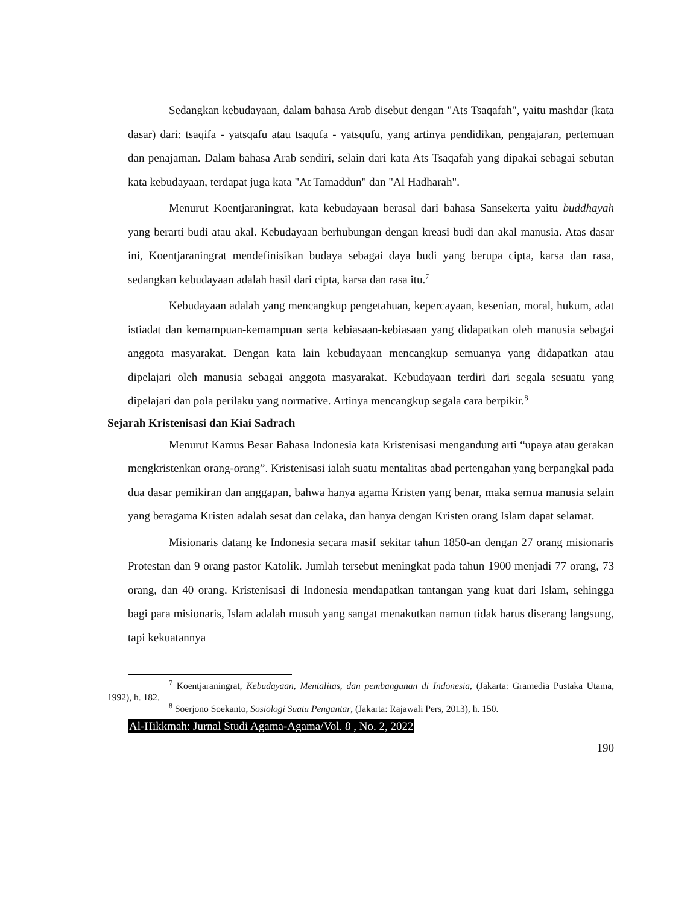Sedangkan kebudayaan, dalam bahasa Arab disebut dengan "Ats Tsaqafah", yaitu mashdar (kata dasar) dari: tsaqifa - yatsqafu atau tsaqufa - yatsqufu, yang artinya pendidikan, pengajaran, pertemuan dan penajaman. Dalam bahasa Arab sendiri, selain dari kata Ats Tsaqafah yang dipakai sebagai sebutan kata kebudayaan, terdapat juga kata "At Tamaddun" dan "Al Hadharah".
Menurut Koentjaraningrat, kata kebudayaan berasal dari bahasa Sansekerta yaitu buddhayah yang berarti budi atau akal. Kebudayaan berhubungan dengan kreasi budi dan akal manusia. Atas dasar ini, Koentjaraningrat mendefinisikan budaya sebagai daya budi yang berupa cipta, karsa dan rasa, sedangkan kebudayaan adalah hasil dari cipta, karsa dan rasa itu.<sup>7</sup>
Kebudayaan adalah yang mencangkup pengetahuan, kepercayaan, kesenian, moral, hukum, adat istiadat dan kemampuan-kemampuan serta kebiasaan-kebiasaan yang didapatkan oleh manusia sebagai anggota masyarakat. Dengan kata lain kebudayaan mencangkup semuanya yang didapatkan atau dipelajari oleh manusia sebagai anggota masyarakat. Kebudayaan terdiri dari segala sesuatu yang dipelajari dan pola perilaku yang normative. Artinya mencangkup segala cara berpikir.<sup>8</sup>
Sejarah Kristenisasi dan Kiai Sadrach
Menurut Kamus Besar Bahasa Indonesia kata Kristenisasi mengandung arti “upaya atau gerakan mengkristenkan orang-orang”. Kristenisasi ialah suatu mentalitas abad pertengahan yang berpangkal pada dua dasar pemikiran dan anggapan, bahwa hanya agama Kristen yang benar, maka semua manusia selain yang beragama Kristen adalah sesat dan celaka, dan hanya dengan Kristen orang Islam dapat selamat.
Misionaris datang ke Indonesia secara masif sekitar tahun 1850-an dengan 27 orang misionaris Protestan dan 9 orang pastor Katolik. Jumlah tersebut meningkat pada tahun 1900 menjadi 77 orang, 73 orang, dan 40 orang. Kristenisasi di Indonesia mendapatkan tantangan yang kuat dari Islam, sehingga bagi para misionaris, Islam adalah musuh yang sangat menakutkan namun tidak harus diserang langsung, tapi kekuatannya
<sup>7</sup> Koentjaraningrat, Kebudayaan, Mentalitas, dan pembangunan di Indonesia, (Jakarta: Gramedia Pustaka Utama, 1992), h. 182.
<sup>8</sup> Soerjono Soekanto, Sosiologi Suatu Pengantar, (Jakarta: Rajawali Pers, 2013), h. 150.
Al-Hikkmah: Jurnal Studi Agama-Agama/Vol. 8 , No. 2, 2022
190